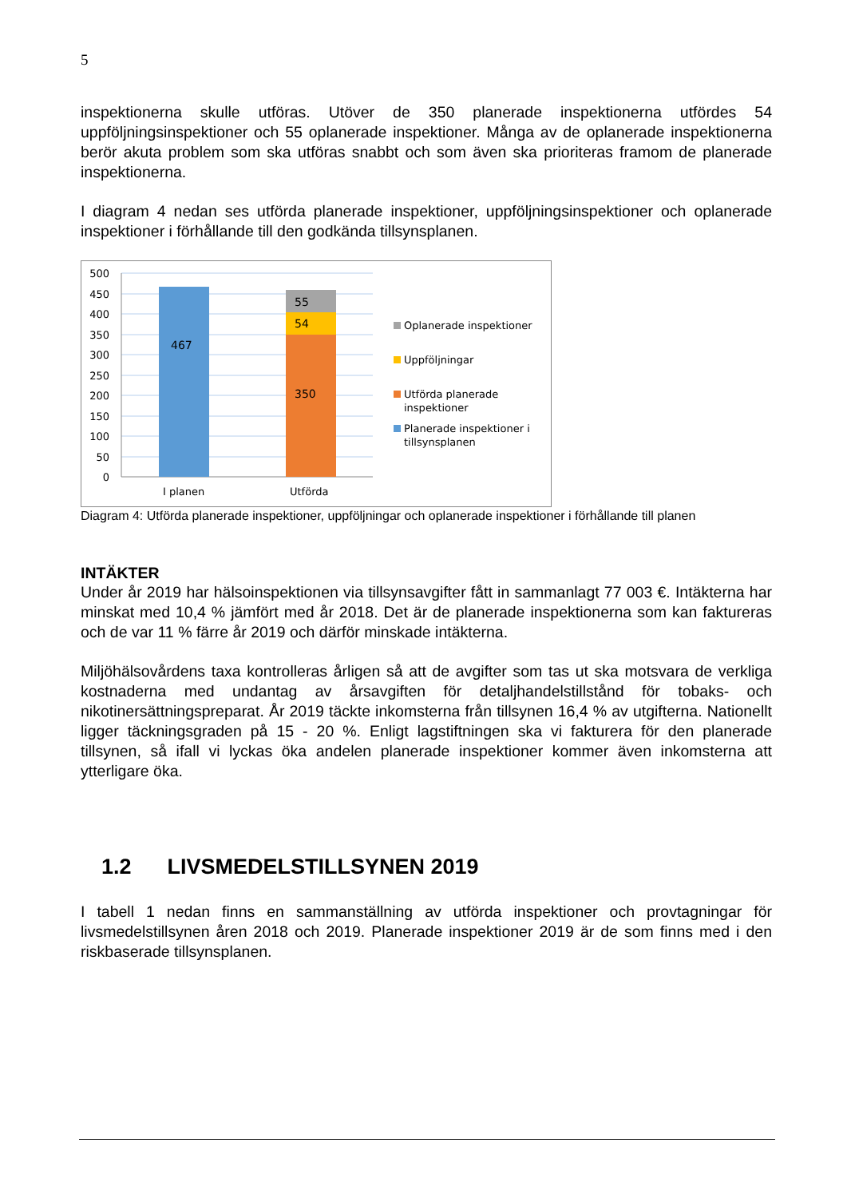5
inspektionerna skulle utföras. Utöver de 350 planerade inspektionerna utfördes 54 uppföljningsinspektioner och 55 oplanerade inspektioner. Många av de oplanerade inspektionerna berör akuta problem som ska utföras snabbt och som även ska prioriteras framom de planerade inspektionerna.
I diagram 4 nedan ses utförda planerade inspektioner, uppföljningsinspektioner och oplanerade inspektioner i förhållande till den godkända tillsynsplanen.
500
450
400
350
300
250
200
150
100
50
0
467
55
54
350
I planen
Utförda
Oplanerade inspektioner
Uppföljningar
Utförda planerade
inspektioner
Planerade inspektioner i
tillsynsplanen
Diagram 4: Utförda planerade inspektioner, uppföljningar och oplanerade inspektioner i förhållande till planen
INTÄKTER
Under år 2019 har hälsoinspektionen via tillsynsavgifter fått in sammanlagt 77 003 €. Intäkterna har minskat med 10,4 % jämfört med år 2018. Det är de planerade inspektionerna som kan faktureras och de var 11 % färre år 2019 och därför minskade intäkterna.
Miljöhälsovårdens taxa kontrolleras årligen så att de avgifter som tas ut ska motsvara de verkliga kostnaderna med undantag av årsavgiften för detaljhandelstillstånd för tobaks- och nikotinersättningspreparat. År 2019 täckte inkomsterna från tillsynen 16,4 % av utgifterna. Nationellt ligger täckningsgraden på 15 - 20 %. Enligt lagstiftningen ska vi fakturera för den planerade tillsynen, så ifall vi lyckas öka andelen planerade inspektioner kommer även inkomsterna att ytterligare öka.
1.2 LIVSMEDELSTILLSYNEN 2019
I tabell 1 nedan finns en sammanställning av utförda inspektioner och provtagningar för livsmedelstillsynen åren 2018 och 2019. Planerade inspektioner 2019 är de som finns med i den riskbaserade tillsynsplanen.